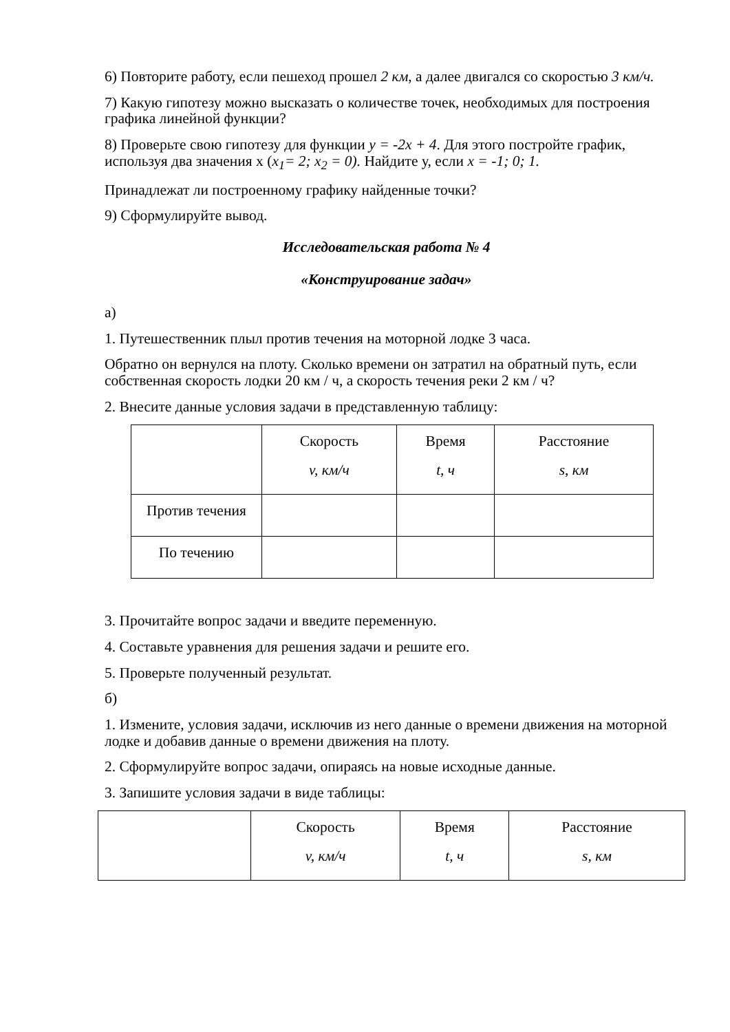6) Повторите работу, если пешеход прошел 2 км, а далее двигался со скоростью 3 км/ч.
7) Какую гипотезу можно высказать о количестве точек, необходимых для построения графика линейной функции?
8) Проверьте свою гипотезу для функции y = -2x + 4. Для этого постройте график, используя два значения x (x<sub>1</sub>= 2; x<sub>2</sub> = 0). Найдите у, если x = -1; 0; 1.
Принадлежат ли построенному графику найденные точки?
9) Сформулируйте вывод.
Исследовательская работа № 4
«Конструирование задач»
а)
1. Путешественник плыл против течения на моторной лодке 3 часа.
Обратно он вернулся на плоту. Сколько времени он затратил на обратный путь, если собственная скорость лодки 20 км / ч, а скорость течения реки 2 км / ч?
2. Внесите данные условия задачи в представленную таблицу:
| | Скорость v, км/ч | Время t, ч | Расстояние s, км |
| Против течения | | | |
| По течению | | | |
3. Прочитайте вопрос задачи и введите переменную.
4. Составьте уравнения для решения задачи и решите его.
5. Проверьте полученный результат.
б)
1. Измените, условия задачи, исключив из него данные о времени движения на моторной лодке и добавив данные о времени движения на плоту.
2. Сформулируйте вопрос задачи, опираясь на новые исходные данные.
3. Запишите условия задачи в виде таблицы:
| | Скорость v, км/ч | Время t, ч | Расстояние s, км |